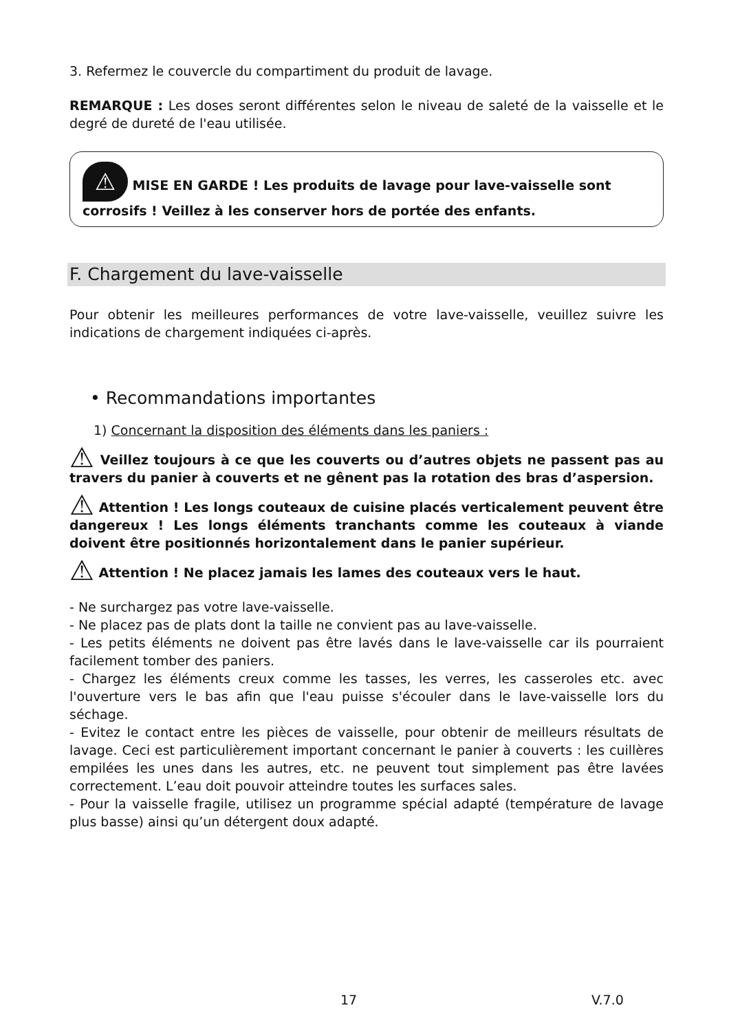3. Refermez le couvercle du compartiment du produit de lavage.
REMARQUE : Les doses seront différentes selon le niveau de saleté de la vaisselle et le degré de dureté de l'eau utilisée.
⚠ MISE EN GARDE ! Les produits de lavage pour lave-vaisselle sont corrosifs ! Veillez à les conserver hors de portée des enfants.
F. Chargement du lave-vaisselle
Pour obtenir les meilleures performances de votre lave-vaisselle, veuillez suivre les indications de chargement indiquées ci-après.
• Recommandations importantes
1) Concernant la disposition des éléments dans les paniers :
⚠ Veillez toujours à ce que les couverts ou d’autres objets ne passent pas au travers du panier à couverts et ne gênent pas la rotation des bras d’aspersion.
⚠ Attention ! Les longs couteaux de cuisine placés verticalement peuvent être dangereux ! Les longs éléments tranchants comme les couteaux à viande doivent être positionnés horizontalement dans le panier supérieur.
⚠ Attention ! Ne placez jamais les lames des couteaux vers le haut.
- Ne surchargez pas votre lave-vaisselle.
- Ne placez pas de plats dont la taille ne convient pas au lave-vaisselle.
- Les petits éléments ne doivent pas être lavés dans le lave-vaisselle car ils pourraient facilement tomber des paniers.
- Chargez les éléments creux comme les tasses, les verres, les casseroles etc. avec l'ouverture vers le bas afin que l'eau puisse s'écouler dans le lave-vaisselle lors du séchage.
- Evitez le contact entre les pièces de vaisselle, pour obtenir de meilleurs résultats de lavage. Ceci est particulièrement important concernant le panier à couverts : les cuillères empilées les unes dans les autres, etc. ne peuvent tout simplement pas être lavées correctement. L’eau doit pouvoir atteindre toutes les surfaces sales.
- Pour la vaisselle fragile, utilisez un programme spécial adapté (température de lavage plus basse) ainsi qu’un détergent doux adapté.
17 V.7.0